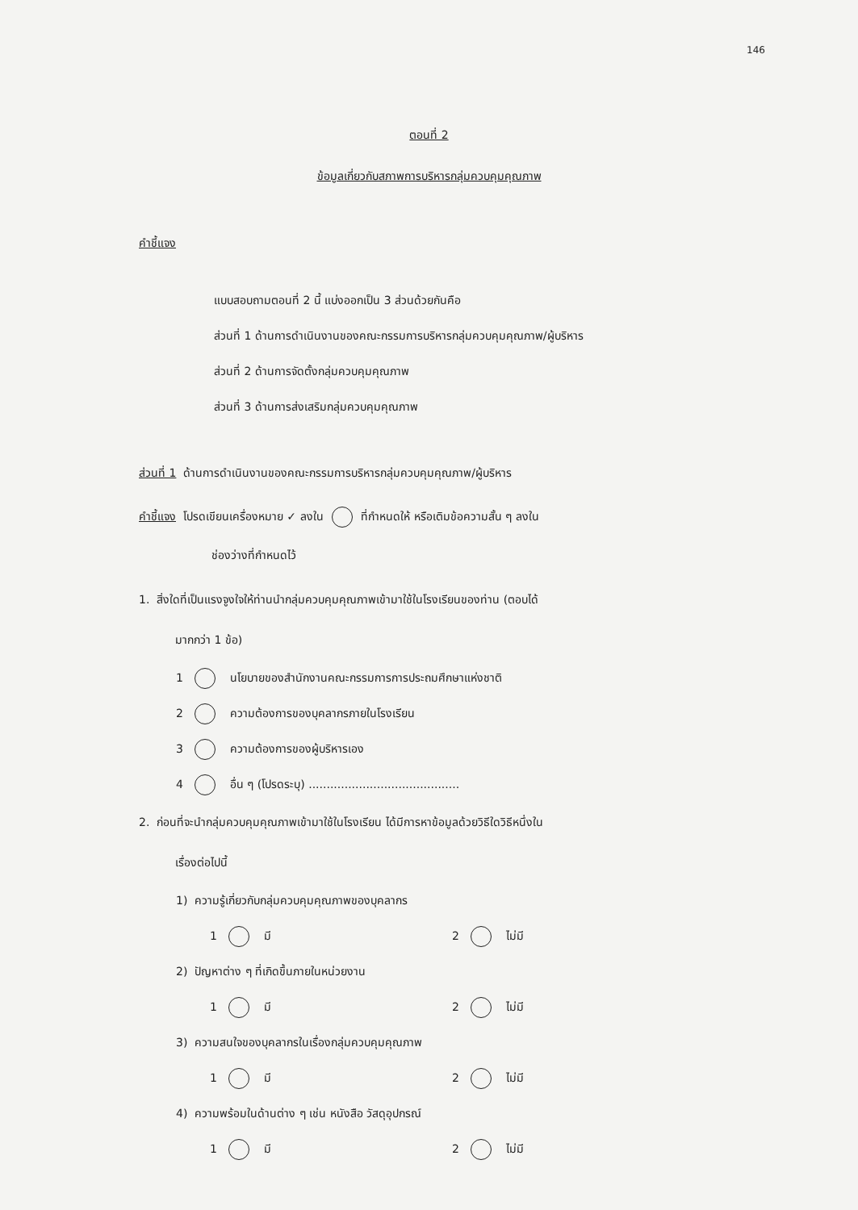146
ตอนที่ 2
ข้อมูลเกี่ยวกับสภาพการบริหารกลุ่มควบคุมคุณภาพ
คำชี้แจง
แบบสอบถามตอนที่ 2 นี้ แบ่งออกเป็น 3 ส่วนด้วยกันคือ
ส่วนที่ 1 ด้านการดำเนินงานของคณะกรรมการบริหารกลุ่มควบคุมคุณภาพ/ผู้บริหาร
ส่วนที่ 2 ด้านการจัดตั้งกลุ่มควบคุมคุณภาพ
ส่วนที่ 3 ด้านการส่งเสริมกลุ่มควบคุมคุณภาพ
ส่วนที่ 1 ด้านการดำเนินงานของคณะกรรมการบริหารกลุ่มควบคุมคุณภาพ/ผู้บริหาร
คำชี้แจง โปรดเขียนเครื่องหมาย ✓ ลงใน ที่กำหนดให้ หรือเติมข้อความสั้น ๆ ลงใน
ช่องว่างที่กำหนดไว้
1. สิ่งใดที่เป็นแรงจูงใจให้ท่านนำกลุ่มควบคุมคุณภาพเข้ามาใช้ในโรงเรียนของท่าน (ตอบได้
มากกว่า 1 ข้อ)
1 นโยบายของสำนักงานคณะกรรมการการประถมศึกษาแห่งชาติ
2 ความต้องการของบุคลากรภายในโรงเรียน
3 ความต้องการของผู้บริหารเอง
4 อื่น ๆ (โปรดระบุ) ..........................................
2. ก่อนที่จะนำกลุ่มควบคุมคุณภาพเข้ามาใช้ในโรงเรียน ได้มีการหาข้อมูลด้วยวิธีใดวิธีหนึ่งใน
เรื่องต่อไปนี้
1) ความรู้เกี่ยวกับกลุ่มควบคุมคุณภาพของบุคลากร
1 มี 2 ไม่มี
2) ปัญหาต่าง ๆ ที่เกิดขึ้นภายในหน่วยงาน
1 มี 2 ไม่มี
3) ความสนใจของบุคลากรในเรื่องกลุ่มควบคุมคุณภาพ
1 มี 2 ไม่มี
4) ความพร้อมในด้านต่าง ๆ เช่น หนังสือ วัสดุอุปกรณ์
1 มี 2 ไม่มี